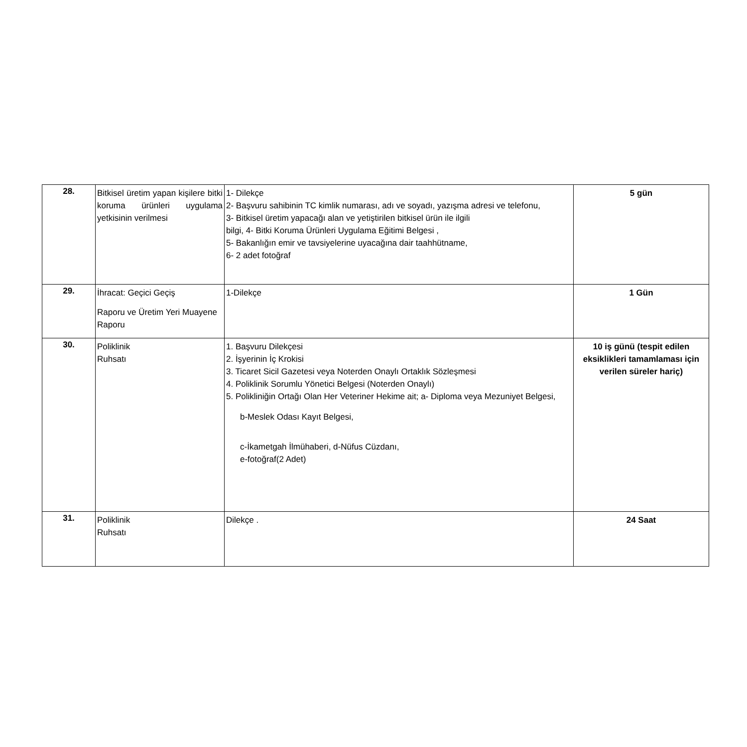| 28. | Bitkisel üretim yapan kişilere bitki koruma ürünleri uygulama yetkisinin verilmesi | 1- Dilekçe 2- Başvuru sahibinin TC kimlik numarası, adı ve soyadı, yazışma adresi ve telefonu, 3- Bitkisel üretim yapacağı alan ve yetiştirilen bitkisel ürün ile ilgili bilgi, 4- Bitki Koruma Ürünleri Uygulama Eğitimi Belgesi , 5- Bakanlığın emir ve tavsiyelerine uyacağına dair taahhütname, 6- 2 adet fotoğraf | 5 gün |
| 29. | İhracat: Geçici Geçiş Raporu ve Üretim Yeri Muayene Raporu | 1-Dilekçe | 1 Gün |
| 30. | Poliklinik Ruhsatı | 1. Başvuru Dilekçesi 2. İşyerinin İç Krokisi 3. Ticaret Sicil Gazetesi veya Noterden Onaylı Ortaklık Sözleşmesi 4. Poliklinik Sorumlu Yönetici Belgesi (Noterden Onaylı) 5. Polikliniğin Ortağı Olan Her Veteriner Hekime ait; a- Diploma veya Mezuniyet Belgesi, b-Meslek Odası Kayıt Belgesi, c-İkametgah İlmühaberi, d-Nüfus Cüzdanı, e-fotoğraf(2 Adet) | 10 iş günü (tespit edilen eksiklikleri tamamlaması için verilen süreler hariç) |
| 31. | Poliklinik Ruhsatı | Dilekçe . | 24 Saat |